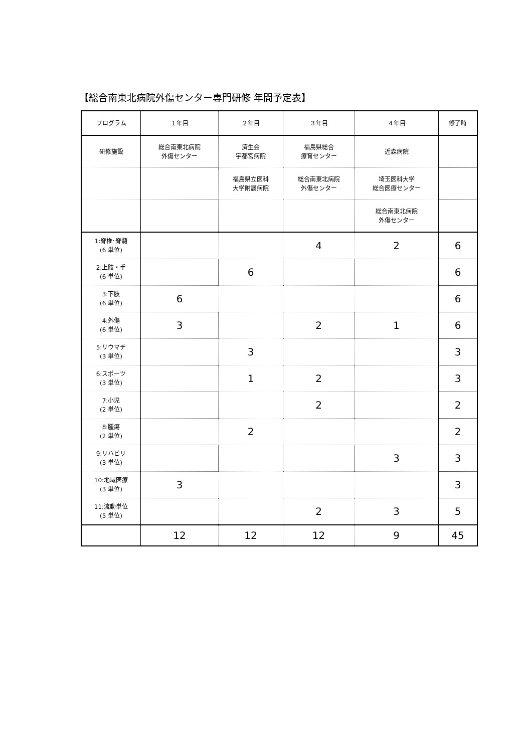【総合南東北病院外傷センター専門研修 年間予定表】
| プログラム | １年目 | ２年目 | ３年目 | ４年目 | 修了時 |
| 研修施設 | 総合南東北病院 外傷センター | 済生会 宇都宮病院 | 福島県総合 療育センター | 近森病院 | |
| | | 福島県立医科 大学附属病院 | 総合南東北病院 外傷センター | 埼玉医科大学 総合医療センター | |
| | | | | 総合南東北病院 外傷センター | |
| 1:脊椎･脊髄 (6 単位) | | | 4 | 2 | 6 |
| 2:上肢・手 (6 単位) | | 6 | | | 6 |
| 3:下肢 (6 単位) | 6 | | | | 6 |
| 4:外傷 (6 単位) | 3 | | 2 | 1 | 6 |
| 5:リウマチ (3 単位) | | 3 | | | 3 |
| 6:スポーツ (3 単位) | | 1 | 2 | | 3 |
| 7:小児 (2 単位) | | | 2 | | 2 |
| 8:腫瘍 (2 単位) | | 2 | | | 2 |
| 9:リハビリ (3 単位) | | | | 3 | 3 |
| 10:地域医療 (3 単位) | 3 | | | | 3 |
| 11:流動単位 (5 単位) | | | 2 | 3 | 5 |
| | 12 | 12 | 12 | 9 | 45 |